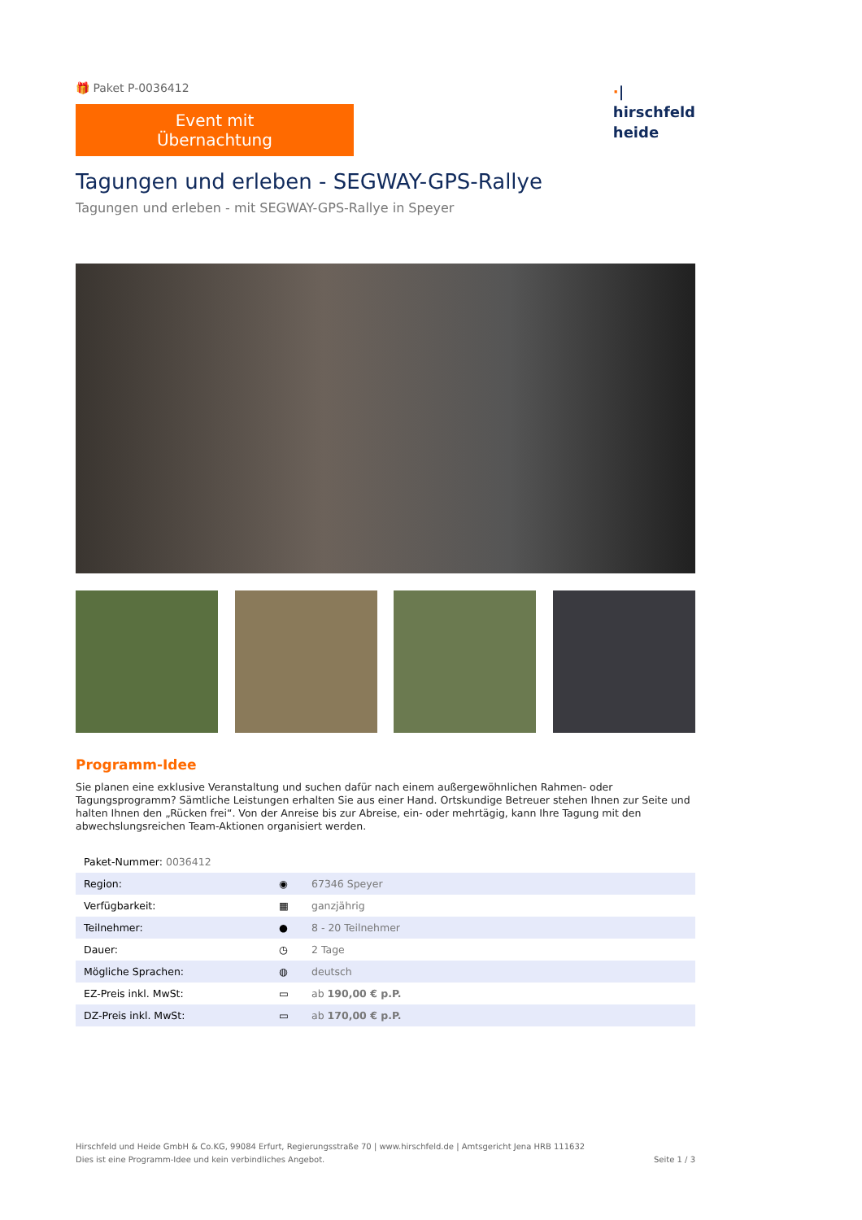🎁 Paket P-0036412
Event mit Übernachtung
Tagungen und erleben - SEGWAY-GPS-Rallye
Tagungen und erleben - mit SEGWAY-GPS-Rallye in Speyer
·|
hirschfeld
heide
Programm-Idee
Sie planen eine exklusive Veranstaltung und suchen dafür nach einem außergewöhnlichen Rahmen- oder Tagungsprogramm? Sämtliche Leistungen erhalten Sie aus einer Hand. Ortskundige Betreuer stehen Ihnen zur Seite und halten Ihnen den „Rücken frei“. Von der Anreise bis zur Abreise, ein- oder mehrtägig, kann Ihre Tagung mit den abwechslungsreichen Team-Aktionen organisiert werden.
| Paket-Nummer: 0036412 | | |
| Region: | ◉ | 67346 Speyer |
| Verfügbarkeit: | ▦ | ganzjährig |
| Teilnehmer: | ● | 8 - 20 Teilnehmer |
| Dauer: | ◷ | 2 Tage |
| Mögliche Sprachen: | ◍ | deutsch |
| EZ-Preis inkl. MwSt: | ▭ | ab 190,00 € p.P. |
| DZ-Preis inkl. MwSt: | ▭ | ab 170,00 € p.P. |
Hirschfeld und Heide GmbH & Co.KG, 99084 Erfurt, Regierungsstraße 70 | www.hirschfeld.de | Amtsgericht Jena HRB 111632
Dies ist eine Programm-Idee und kein verbindliches Angebot.
Seite 1 / 3